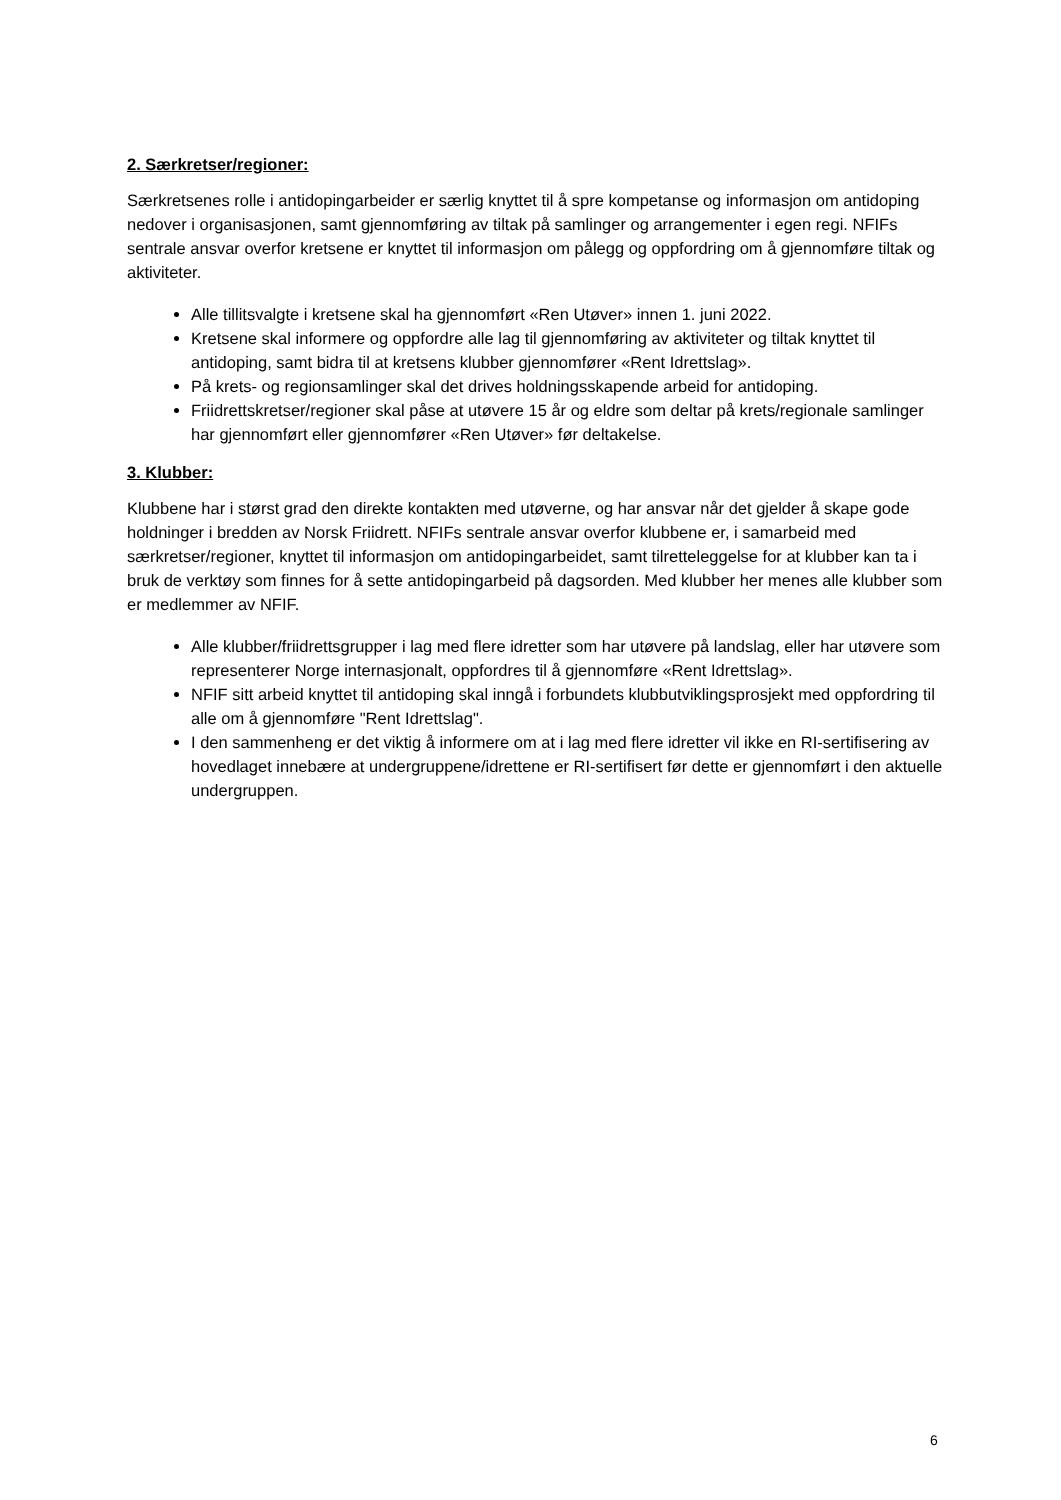2. Særkretser/regioner:
Særkretsenes rolle i antidopingarbeider er særlig knyttet til å spre kompetanse og informasjon om antidoping nedover i organisasjonen, samt gjennomføring av tiltak på samlinger og arrangementer i egen regi. NFIFs sentrale ansvar overfor kretsene er knyttet til informasjon om pålegg og oppfordring om å gjennomføre tiltak og aktiviteter.
Alle tillitsvalgte i kretsene skal ha gjennomført «Ren Utøver» innen 1. juni 2022.
Kretsene skal informere og oppfordre alle lag til gjennomføring av aktiviteter og tiltak knyttet til antidoping, samt bidra til at kretsens klubber gjennomfører «Rent Idrettslag».
På krets- og regionsamlinger skal det drives holdningsskapende arbeid for antidoping.
Friidrettskretser/regioner skal påse at utøvere 15 år og eldre som deltar på krets/regionale samlinger har gjennomført eller gjennomfører «Ren Utøver» før deltakelse.
3. Klubber:
Klubbene har i størst grad den direkte kontakten med utøverne, og har ansvar når det gjelder å skape gode holdninger i bredden av Norsk Friidrett. NFIFs sentrale ansvar overfor klubbene er, i samarbeid med særkretser/regioner, knyttet til informasjon om antidopingarbeidet, samt tilretteleggelse for at klubber kan ta i bruk de verktøy som finnes for å sette antidopingarbeid på dagsorden. Med klubber her menes alle klubber som er medlemmer av NFIF.
Alle klubber/friidrettsgrupper i lag med flere idretter som har utøvere på landslag, eller har utøvere som representerer Norge internasjonalt, oppfordres til å gjennomføre «Rent Idrettslag».
NFIF sitt arbeid knyttet til antidoping skal inngå i forbundets klubbutviklingsprosjekt med oppfordring til alle om å gjennomføre "Rent Idrettslag".
I den sammenheng er det viktig å informere om at i lag med flere idretter vil ikke en RI-sertifisering av hovedlaget innebære at undergruppene/idrettene er RI-sertifisert før dette er gjennomført i den aktuelle undergruppen.
6